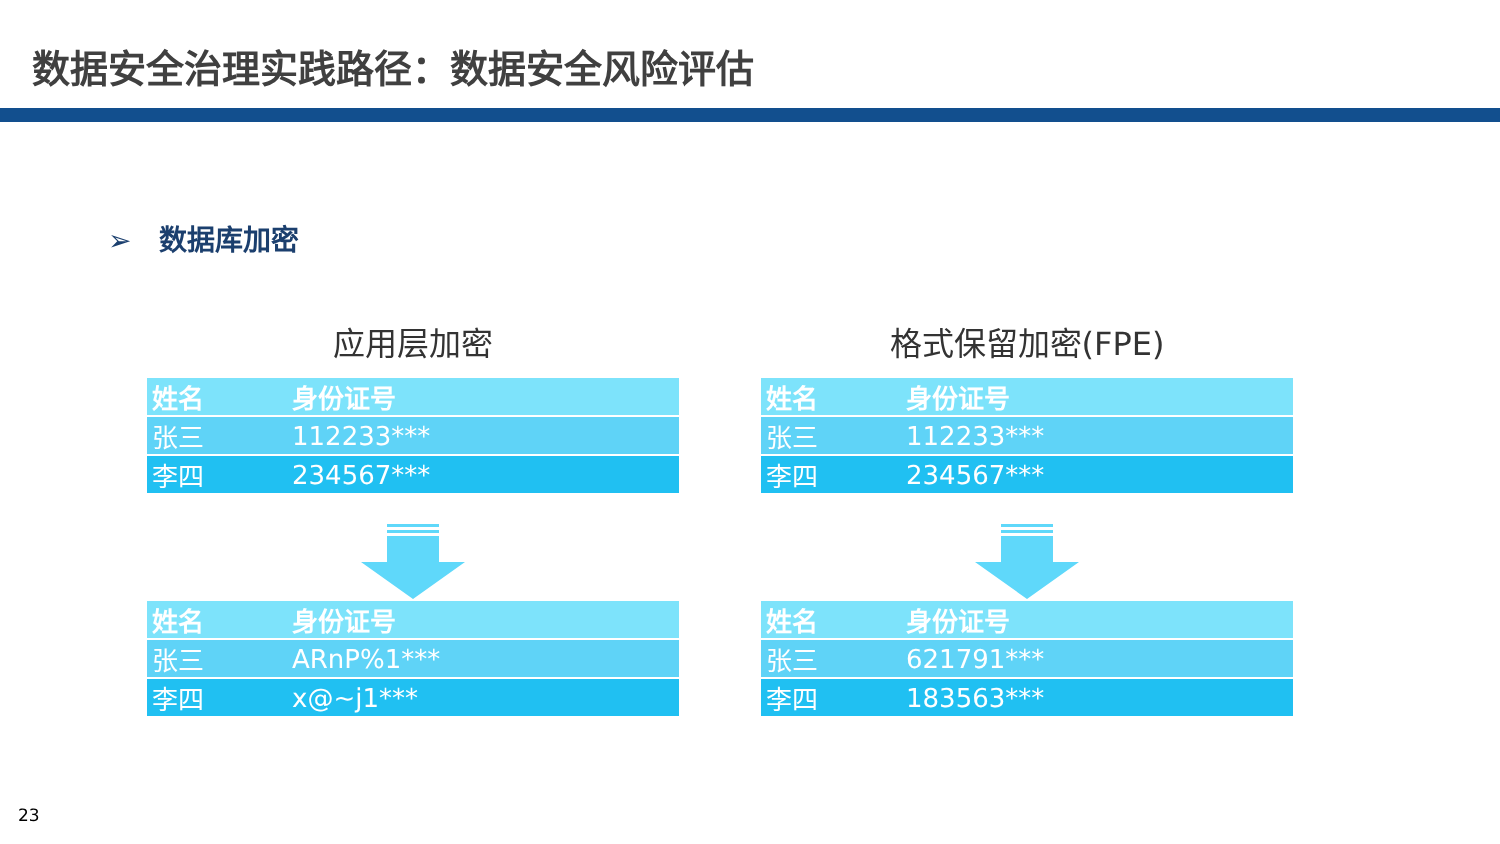数据安全治理实践路径：数据安全风险评估
➢ 数据库加密
应用层加密
| 姓名 | 身份证号 |
| --- | --- |
| 张三 | 112233*** |
| 李四 | 234567*** |
| 姓名 | 身份证号 |
| --- | --- |
| 张三 | ARnP%1*** |
| 李四 | x@~j1*** |
格式保留加密(FPE)
| 姓名 | 身份证号 |
| --- | --- |
| 张三 | 112233*** |
| 李四 | 234567*** |
| 姓名 | 身份证号 |
| --- | --- |
| 张三 | 621791*** |
| 李四 | 183563*** |
23